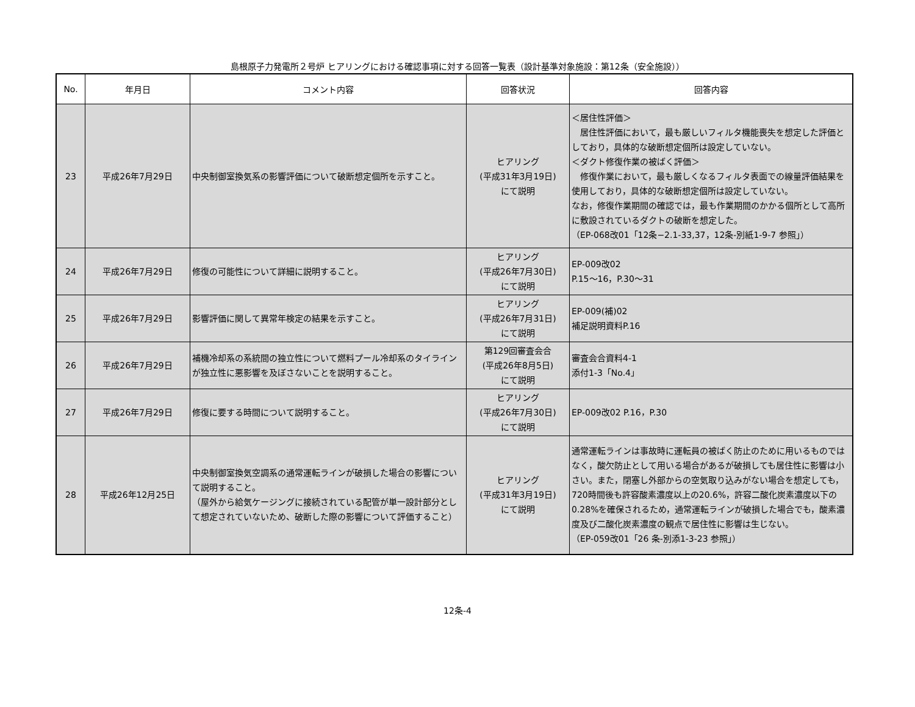島根原子力発電所２号炉 ヒアリングにおける確認事項に対する回答一覧表（設計基準対象施設：第12条（安全施設））
| No. | 年月日 | コメント内容 | 回答状況 | 回答内容 |
| --- | --- | --- | --- | --- |
| 23 | 平成26年7月29日 | 中央制御室換気系の影響評価について破断想定個所を示すこと。 | ヒアリング (平成31年3月19日) にて説明 | ＜居住性評価＞ 居住性評価において，最も厳しいフィルタ機能喪失を想定した評価としており，具体的な破断想定個所は設定していない。 ＜ダクト修復作業の被ばく評価＞ 修復作業において，最も厳しくなるフィルタ表面での線量評価結果を使用しており，具体的な破断想定個所は設定していない。 なお，修復作業期間の確認では，最も作業期間のかかる個所として高所に敷設されているダクトの破断を想定した。 （EP-068改01「12条−2.1-33,37，12条-別紙1-9-7 参照」） |
| 24 | 平成26年7月29日 | 修復の可能性について詳細に説明すること。 | ヒアリング (平成26年7月30日) にて説明 | EP-009改02 P.15～16，P.30～31 |
| 25 | 平成26年7月29日 | 影響評価に関して異常年検定の結果を示すこと。 | ヒアリング (平成26年7月31日) にて説明 | EP-009(補)02 補足説明資料P.16 |
| 26 | 平成26年7月29日 | 補機冷却系の系統間の独立性について燃料プール冷却系のタイラインが独立性に悪影響を及ぼさないことを説明すること。 | 第129回審査会合 (平成26年8月5日) にて説明 | 審査会合資料4-1 添付1-3「No.4」 |
| 27 | 平成26年7月29日 | 修復に要する時間について説明すること。 | ヒアリング (平成26年7月30日) にて説明 | EP-009改02 P.16，P.30 |
| 28 | 平成26年12月25日 | 中央制御室換気空調系の通常運転ラインが破損した場合の影響について説明すること。 （屋外から給気ケージングに接続されている配管が単一設計部分として想定されていないため、破断した際の影響について評価すること） | ヒアリング (平成31年3月19日) にて説明 | 通常運転ラインは事故時に運転員の被ばく防止のために用いるものではなく，酸欠防止として用いる場合があるが破損しても居住性に影響は小さい。また，閉塞し外部からの空気取り込みがない場合を想定しても，720時間後も許容酸素濃度以上の20.6%，許容二酸化炭素濃度以下の0.28%を確保されるため，通常運転ラインが破損した場合でも，酸素濃度及び二酸化炭素濃度の観点で居住性に影響は生じない。 （EP-059改01「26 条-別添1-3-23 参照」） |
12条-4